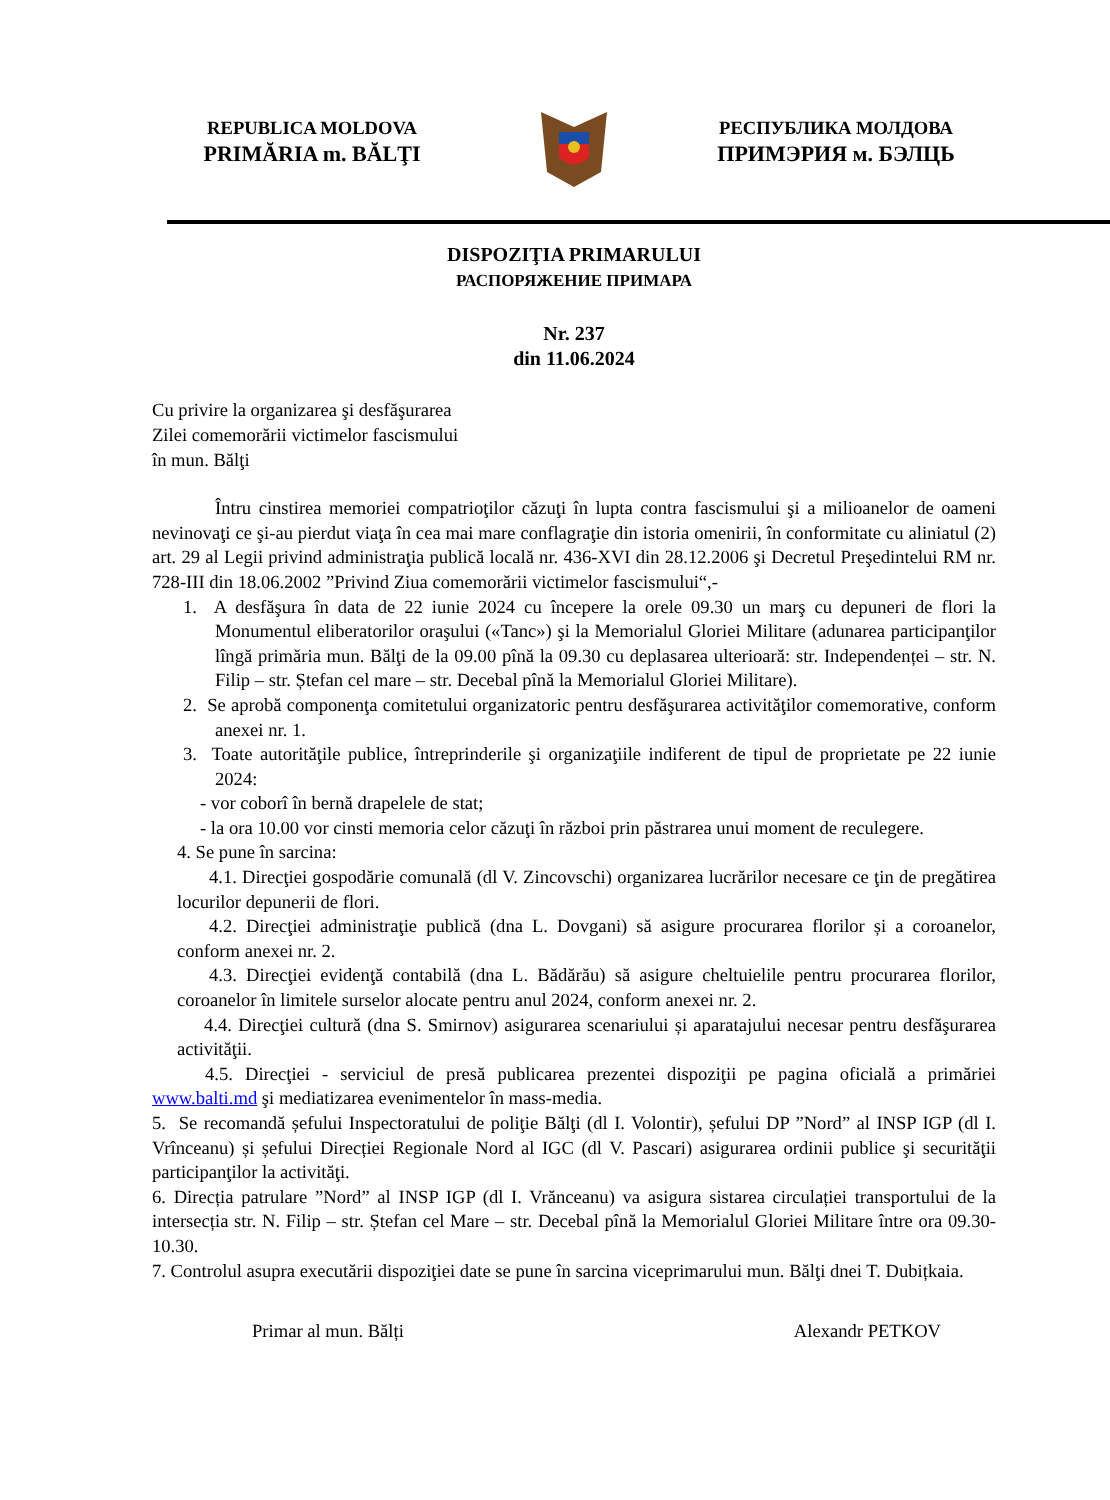REPUBLICA MOLDOVA
PRIMĂRIA m. BĂLŢI
РЕСПУБЛИКА МОЛДОВА
ПРИМЭРИЯ м. БЭЛЦЬ
DISPOZIŢIA PRIMARULUI
РАСПОРЯЖЕНИЕ ПРИМАРА
Nr. 237
din 11.06.2024
Cu privire la organizarea şi desfăşurarea
Zilei comemorării victimelor fascismului
în mun. Bălţi
Întru cinstirea memoriei compatrioţilor căzuţi în lupta contra fascismului şi a milioanelor de oameni nevinovaţi ce şi-au pierdut viaţa în cea mai mare conflagraţie din istoria omenirii, în conformitate cu aliniatul (2) art. 29 al Legii privind administraţia publică locală nr. 436-XVI din 28.12.2006 şi Decretul Preşedintelui RM nr. 728-III din 18.06.2002 ”Privind Ziua comemorării victimelor fascismului“,-
1. A desfăşura în data de 22 iunie 2024 cu începere la orele 09.30 un marş cu depuneri de flori la Monumentul eliberatorilor oraşului («Tanc») şi la Memorialul Gloriei Militare (adunarea participanţilor lîngă primăria mun. Bălţi de la 09.00 pînă la 09.30 cu deplasarea ulterioară: str. Independenței – str. N. Filip – str. Ștefan cel mare – str. Decebal pînă la Memorialul Gloriei Militare).
2. Se aprobă componenţa comitetului organizatoric pentru desfăşurarea activităţilor comemorative, conform anexei nr. 1.
3. Toate autorităţile publice, întreprinderile şi organizaţiile indiferent de tipul de proprietate pe 22 iunie 2024:
- vor coborî în bernă drapelele de stat;
- la ora 10.00 vor cinsti memoria celor căzuţi în război prin păstrarea unui moment de reculegere.
4. Se pune în sarcina:
4.1. Direcţiei gospodărie comunală (dl V. Zincovschi) organizarea lucrărilor necesare ce ţin de pregătirea locurilor depunerii de flori.
4.2. Direcţiei administraţie publică (dna L. Dovgani) să asigure procurarea florilor și a coroanelor, conform anexei nr. 2.
4.3. Direcţiei evidenţă contabilă (dna L. Bădărău) să asigure cheltuielile pentru procurarea florilor, coroanelor în limitele surselor alocate pentru anul 2024, conform anexei nr. 2.
4.4. Direcţiei cultură (dna S. Smirnov) asigurarea scenariului și aparatajului necesar pentru desfăşurarea activităţii.
4.5. Direcţiei - serviciul de presă publicarea prezentei dispoziţii pe pagina oficială a primăriei www.balti.md şi mediatizarea evenimentelor în mass-media.
5. Se recomandă șefului Inspectoratului de poliţie Bălţi (dl I. Volontir), șefului DP ”Nord” al INSP IGP (dl I. Vrînceanu) și șefului Direcției Regionale Nord al IGC (dl V. Pascari) asigurarea ordinii publice şi securităţii participanţilor la activităţi.
6. Direcția patrulare ”Nord” al INSP IGP (dl I. Vrănceanu) va asigura sistarea circulației transportului de la intersecția str. N. Filip – str. Ștefan cel Mare – str. Decebal pînă la Memorialul Gloriei Militare între ora 09.30-10.30.
7. Controlul asupra executării dispoziţiei date se pune în sarcina viceprimarului mun. Bălţi dnei T. Dubițkaia.
Primar al mun. Bălți Alexandr PETKOV